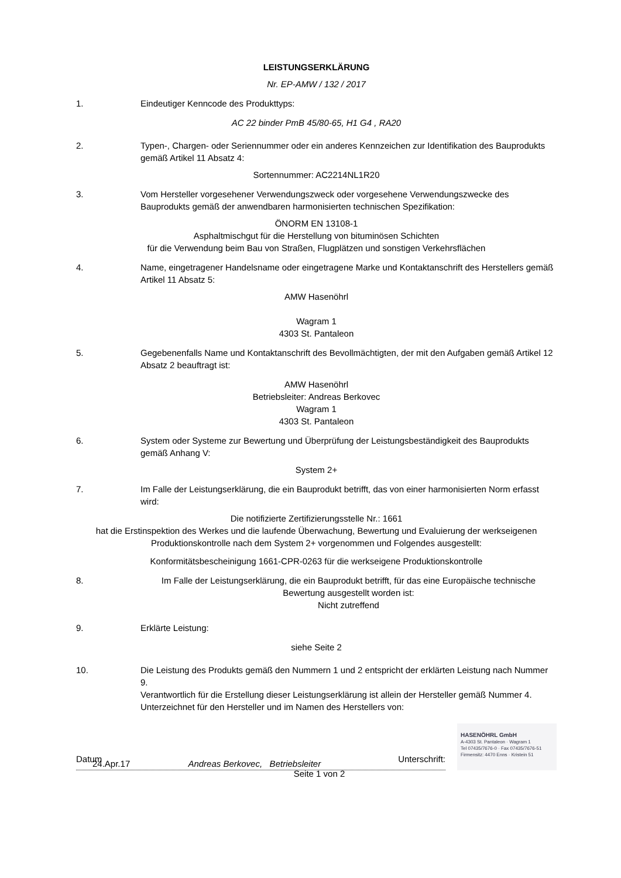LEISTUNGSERKLÄRUNG
Nr. EP-AMW / 132 / 2017
1. Eindeutiger Kenncode des Produkttyps:
AC 22 binder PmB 45/80-65, H1 G4 , RA20
2. Typen-, Chargen- oder Seriennummer oder ein anderes Kennzeichen zur Identifikation des Bauprodukts gemäß Artikel 11 Absatz 4:
Sortennummer: AC2214NL1R20
3. Vom Hersteller vorgesehener Verwendungszweck oder vorgesehene Verwendungszwecke des Bauprodukts gemäß der anwendbaren harmonisierten technischen Spezifikation:
ÖNORM EN 13108-1
Asphaltmischgut für die Herstellung von bituminösen Schichten
für die Verwendung beim Bau von Straßen, Flugplätzen und sonstigen Verkehrsflächen
4. Name, eingetragener Handelsname oder eingetragene Marke und Kontaktanschrift des Herstellers gemäß Artikel 11 Absatz 5:
AMW Hasenöhrl
Wagram 1
4303 St. Pantaleon
5. Gegebenenfalls Name und Kontaktanschrift des Bevollmächtigten, der mit den Aufgaben gemäß Artikel 12 Absatz 2 beauftragt ist:
AMW Hasenöhrl
Betriebsleiter: Andreas Berkovec
Wagram 1
4303 St. Pantaleon
6. System oder Systeme zur Bewertung und Überprüfung der Leistungsbeständigkeit des Bauprodukts gemäß Anhang V:
System 2+
7. Im Falle der Leistungserklärung, die ein Bauprodukt betrifft, das von einer harmonisierten Norm erfasst wird:
Die notifizierte Zertifizierungsstelle Nr.: 1661
hat die Erstinspektion des Werkes und die laufende Überwachung, Bewertung und Evaluierung der werkseigenen Produktionskontrolle nach dem System 2+ vorgenommen und Folgendes ausgestellt:
Konformitätsbescheinigung 1661-CPR-0263 für die werkseigene Produktionskontrolle
8. Im Falle der Leistungserklärung, die ein Bauprodukt betrifft, für das eine Europäische technische Bewertung ausgestellt worden ist:
Nicht zutreffend
9. Erklärte Leistung:
siehe Seite 2
10. Die Leistung des Produkts gemäß den Nummern 1 und 2 entspricht der erklärten Leistung nach Nummer 9.
Verantwortlich für die Erstellung dieser Leistungserklärung ist allein der Hersteller gemäß Nummer 4.
Unterzeichnet für den Hersteller und im Namen des Herstellers von:
24.Apr.17 Andreas Berkovec, Betriebsleiter
HASENÖHRL GmbH
A-4303 St. Pantaleon · Wagram 1
Tel 07435/7676-0 · Fax 07435/7676-51
Firmensitz: 4470 Enns · Kristein 51
Datum Unterschrift:
Seite 1 von 2